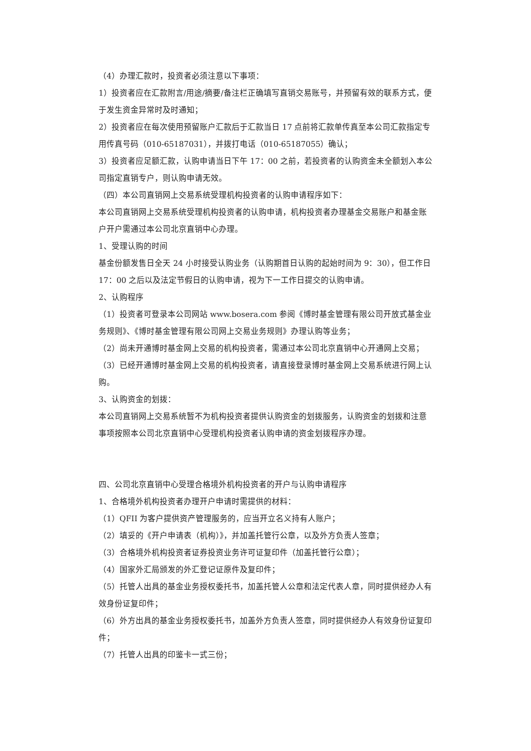（4）办理汇款时，投资者必须注意以下事项：
1）投资者应在汇款附言/用途/摘要/备注栏正确填写直销交易账号，并预留有效的联系方式，便于发生资金异常时及时通知；
2）投资者应在每次使用预留账户汇款后于汇款当日 17 点前将汇款单传真至本公司汇款指定专用传真号码（010-65187031），并拨打电话（010-65187055）确认；
3）投资者应足额汇款，认购申请当日下午 17：00 之前，若投资者的认购资金未全额划入本公司指定直销专户，则认购申请无效。
（四）本公司直销网上交易系统受理机构投资者的认购申请程序如下：
本公司直销网上交易系统受理机构投资者的认购申请，机构投资者办理基金交易账户和基金账户开户需通过本公司北京直销中心办理。
1、受理认购的时间
基金份额发售日全天 24 小时接受认购业务（认购期首日认购的起始时间为 9：30），但工作日 17：00 之后以及法定节假日的认购申请，视为下一工作日提交的认购申请。
2、认购程序
（1）投资者可登录本公司网站 www.bosera.com 参阅《博时基金管理有限公司开放式基金业务规则》、《博时基金管理有限公司网上交易业务规则》办理认购等业务；
（2）尚未开通博时基金网上交易的机构投资者，需通过本公司北京直销中心开通网上交易；
（3）已经开通博时基金网上交易的机构投资者，请直接登录博时基金网上交易系统进行网上认购。
3、认购资金的划拨：
本公司直销网上交易系统暂不为机构投资者提供认购资金的划拨服务，认购资金的划拨和注意事项按照本公司北京直销中心受理机构投资者认购申请的资金划拨程序办理。
四、公司北京直销中心受理合格境外机构投资者的开户与认购申请程序
1、合格境外机构投资者办理开户申请时需提供的材料：
（1）QFII 为客户提供资产管理服务的，应当开立名义持有人账户；
（2）填妥的《开户申请表（机构）》，并加盖托管行公章，以及外方负责人签章；
（3）合格境外机构投资者证券投资业务许可证复印件（加盖托管行公章）；
（4）国家外汇局颁发的外汇登记证原件及复印件；
（5）托管人出具的基金业务授权委托书，加盖托管人公章和法定代表人章，同时提供经办人有效身份证复印件；
（6）外方出具的基金业务授权委托书，加盖外方负责人签章，同时提供经办人有效身份证复印件；
（7）托管人出具的印鉴卡一式三份；